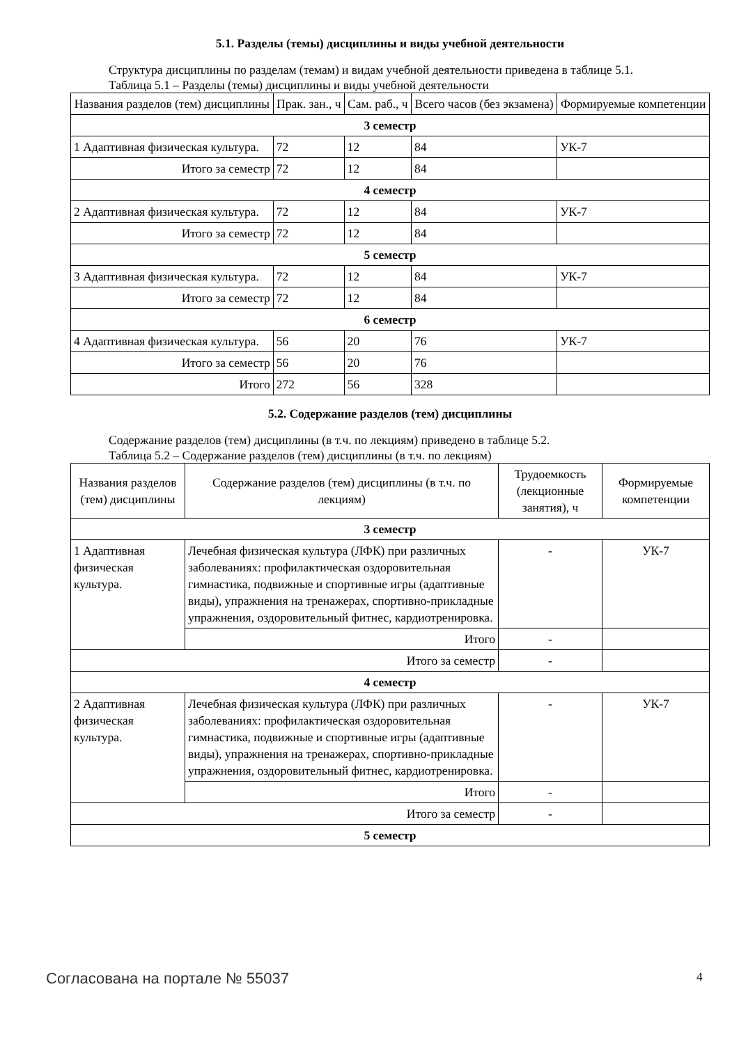5.1. Разделы (темы) дисциплины и виды учебной деятельности
Структура дисциплины по разделам (темам) и видам учебной деятельности приведена в таблице 5.1.
Таблица 5.1 – Разделы (темы) дисциплины и виды учебной деятельности
| Названия разделов (тем) дисциплины | Прак. зан., ч | Сам. раб., ч | Всего часов (без экзамена) | Формируемые компетенции |
| --- | --- | --- | --- | --- |
| 3 семестр | | | | |
| 1 Адаптивная физическая культура. | 72 | 12 | 84 | УК-7 |
| Итого за семестр | 72 | 12 | 84 | |
| 4 семестр | | | | |
| 2 Адаптивная физическая культура. | 72 | 12 | 84 | УК-7 |
| Итого за семестр | 72 | 12 | 84 | |
| 5 семестр | | | | |
| 3 Адаптивная физическая культура. | 72 | 12 | 84 | УК-7 |
| Итого за семестр | 72 | 12 | 84 | |
| 6 семестр | | | | |
| 4 Адаптивная физическая культура. | 56 | 20 | 76 | УК-7 |
| Итого за семестр | 56 | 20 | 76 | |
| Итого | 272 | 56 | 328 | |
5.2. Содержание разделов (тем) дисциплины
Содержание разделов (тем) дисциплины (в т.ч. по лекциям) приведено в таблице 5.2.
Таблица 5.2 – Содержание разделов (тем) дисциплины (в т.ч. по лекциям)
| Названия разделов (тем) дисциплины | Содержание разделов (тем) дисциплины (в т.ч. по лекциям) | Трудоемкость (лекционные занятия), ч | Формируемые компетенции |
| --- | --- | --- | --- |
| 3 семестр | | | |
| 1 Адаптивная физическая культура. | Лечебная физическая культура (ЛФК) при различных заболеваниях: профилактическая оздоровительная гимнастика, подвижные и спортивные игры (адаптивные виды), упражнения на тренажерах, спортивно-прикладные упражнения, оздоровительный фитнес, кардиотренировка. | - | УК-7 |
| | Итого | - | |
| Итого за семестр | | - | |
| 4 семестр | | | |
| 2 Адаптивная физическая культура. | Лечебная физическая культура (ЛФК) при различных заболеваниях: профилактическая оздоровительная гимнастика, подвижные и спортивные игры (адаптивные виды), упражнения на тренажерах, спортивно-прикладные упражнения, оздоровительный фитнес, кардиотренировка. | - | УК-7 |
| | Итого | - | |
| Итого за семестр | | - | |
| 5 семестр | | | |
Согласована на портале № 55037 4